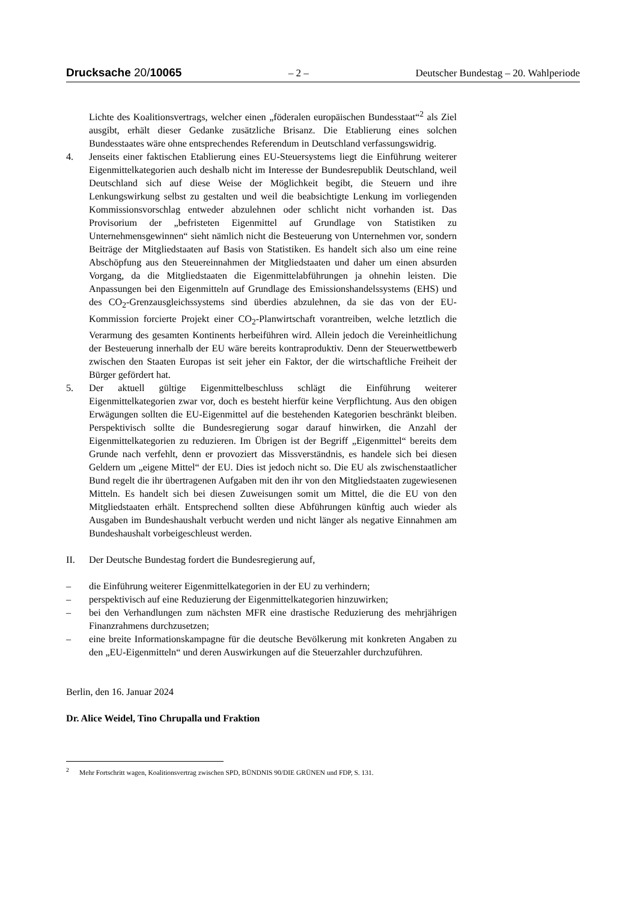Drucksache 20/10065 – 2 – Deutscher Bundestag – 20. Wahlperiode
Lichte des Koalitionsvertrags, welcher einen „föderalen europäischen Bundesstaat“<sup>2</sup> als Ziel ausgibt, erhält dieser Gedanke zusätzliche Brisanz. Die Etablierung eines solchen Bundesstaates wäre ohne entsprechendes Referendum in Deutschland verfassungswidrig.
4. Jenseits einer faktischen Etablierung eines EU-Steuersystems liegt die Einführung weiterer Eigenmittelkategorien auch deshalb nicht im Interesse der Bundesrepublik Deutschland, weil Deutschland sich auf diese Weise der Möglichkeit begibt, die Steuern und ihre Lenkungswirkung selbst zu gestalten und weil die beabsichtigte Lenkung im vorliegenden Kommissionsvorschlag entweder abzulehnen oder schlicht nicht vorhanden ist. Das Provisorium der „befristeten Eigenmittel auf Grundlage von Statistiken zu Unternehmensgewinnen“ sieht nämlich nicht die Besteuerung von Unternehmen vor, sondern Beiträge der Mitgliedstaaten auf Basis von Statistiken. Es handelt sich also um eine reine Abschöpfung aus den Steuereinnahmen der Mitgliedstaaten und daher um einen absurden Vorgang, da die Mitgliedstaaten die Eigenmittelabführungen ja ohnehin leisten. Die Anpassungen bei den Eigenmitteln auf Grundlage des Emissionshandelssystems (EHS) und des CO<sub>2</sub>-Grenzausgleichssystems sind überdies abzulehnen, da sie das von der EU-Kommission forcierte Projekt einer CO<sub>2</sub>-Planwirtschaft vorantreiben, welche letztlich die Verarmung des gesamten Kontinents herbeiführen wird. Allein jedoch die Vereinheitlichung der Besteuerung innerhalb der EU wäre bereits kontraproduktiv. Denn der Steuerwettbewerb zwischen den Staaten Europas ist seit jeher ein Faktor, der die wirtschaftliche Freiheit der Bürger gefördert hat.
5. Der aktuell gültige Eigenmittelbeschluss schlägt die Einführung weiterer Eigenmittelkategorien zwar vor, doch es besteht hierfür keine Verpflichtung. Aus den obigen Erwägungen sollten die EU-Eigenmittel auf die bestehenden Kategorien beschränkt bleiben. Perspektivisch sollte die Bundesregierung sogar darauf hinwirken, die Anzahl der Eigenmittelkategorien zu reduzieren. Im Übrigen ist der Begriff „Eigenmittel“ bereits dem Grunde nach verfehlt, denn er provoziert das Missverständnis, es handele sich bei diesen Geldern um „eigene Mittel“ der EU. Dies ist jedoch nicht so. Die EU als zwischenstaatlicher Bund regelt die ihr übertragenen Aufgaben mit den ihr von den Mitgliedstaaten zugewiesenen Mitteln. Es handelt sich bei diesen Zuweisungen somit um Mittel, die die EU von den Mitgliedstaaten erhält. Entsprechend sollten diese Abführungen künftig auch wieder als Ausgaben im Bundeshaushalt verbucht werden und nicht länger als negative Einnahmen am Bundeshaushalt vorbeigeschleust werden.
II. Der Deutsche Bundestag fordert die Bundesregierung auf,
– die Einführung weiterer Eigenmittelkategorien in der EU zu verhindern;
– perspektivisch auf eine Reduzierung der Eigenmittelkategorien hinzuwirken;
– bei den Verhandlungen zum nächsten MFR eine drastische Reduzierung des mehrjährigen Finanzrahmens durchzusetzen;
– eine breite Informationskampagne für die deutsche Bevölkerung mit konkreten Angaben zu den „EU-Eigenmitteln“ und deren Auswirkungen auf die Steuerzahler durchzuführen.
Berlin, den 16. Januar 2024
Dr. Alice Weidel, Tino Chrupalla und Fraktion
<sup>2</sup> Mehr Fortschritt wagen, Koalitionsvertrag zwischen SPD, BÜNDNIS 90/DIE GRÜNEN und FDP, S. 131.